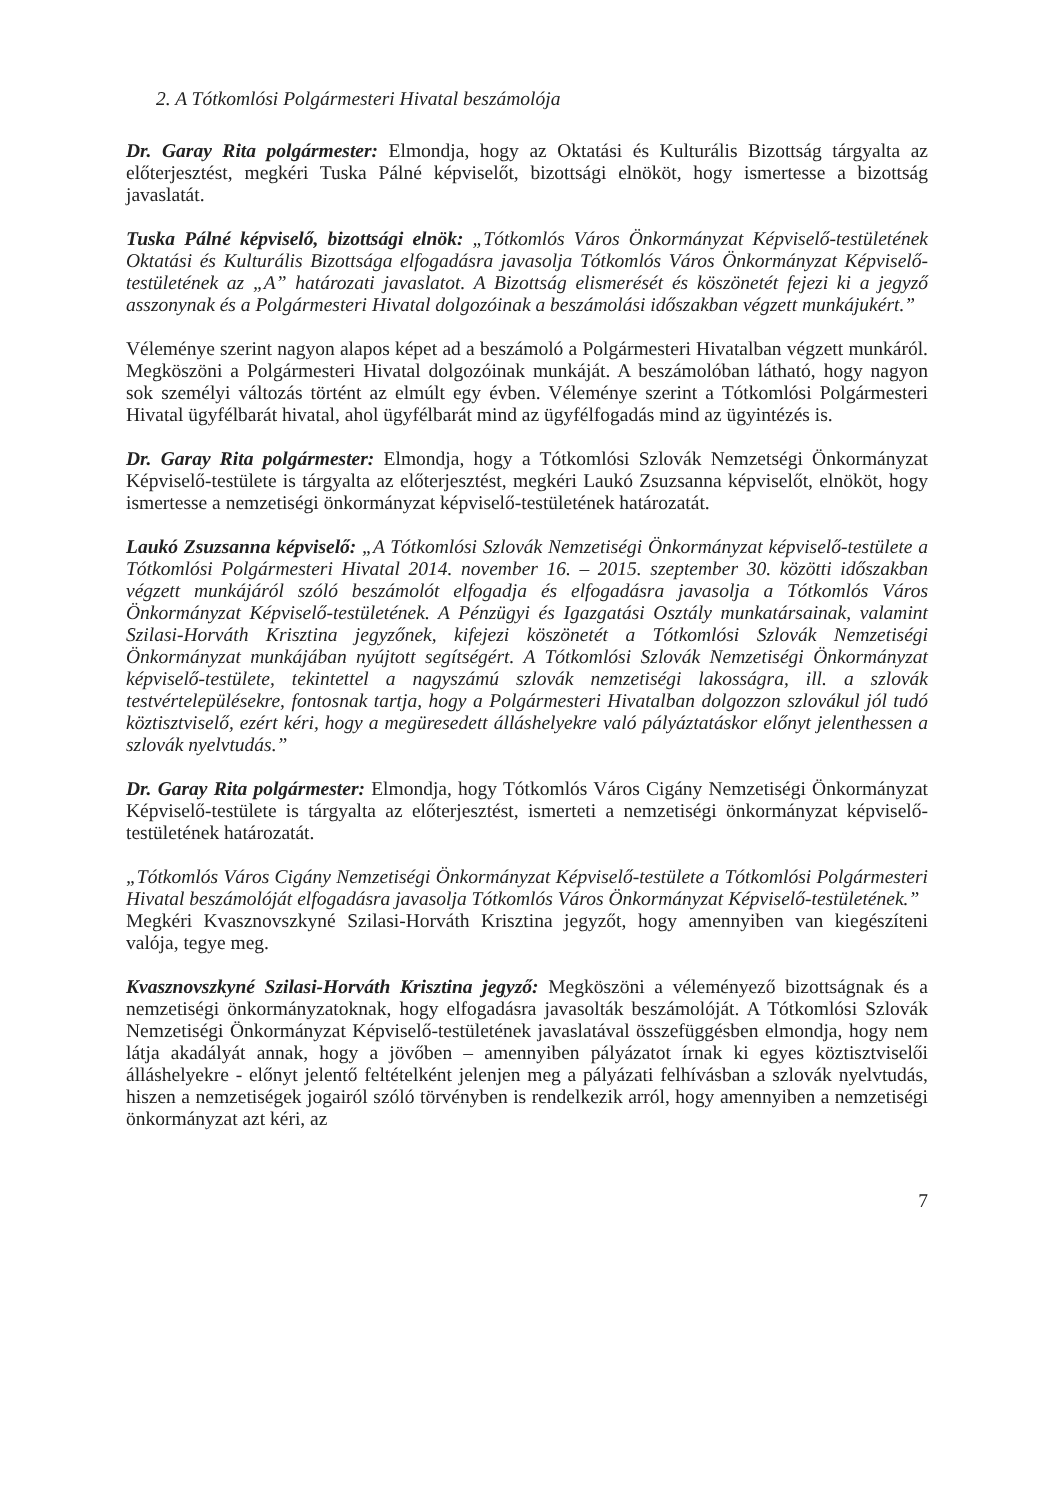2. A Tótkomlósi Polgármesteri Hivatal beszámolója
Dr. Garay Rita polgármester: Elmondja, hogy az Oktatási és Kulturális Bizottság tárgyalta az előterjesztést, megkéri Tuska Pálné képviselőt, bizottsági elnököt, hogy ismertesse a bizottság javaslatát.
Tuska Pálné képviselő, bizottsági elnök: „Tótkomlós Város Önkormányzat Képviselő-testületének Oktatási és Kulturális Bizottsága elfogadásra javasolja Tótkomlós Város Önkormányzat Képviselő-testületének az „A” határozati javaslatot. A Bizottság elismerését és köszönetét fejezi ki a jegyző asszonynak és a Polgármesteri Hivatal dolgozóinak a beszámolási időszakban végzett munkájukért.”
Véleménye szerint nagyon alapos képet ad a beszámoló a Polgármesteri Hivatalban végzett munkáról. Megköszöni a Polgármesteri Hivatal dolgozóinak munkáját. A beszámolóban látható, hogy nagyon sok személyi változás történt az elmúlt egy évben. Véleménye szerint a Tótkomlósi Polgármesteri Hivatal ügyfélbarát hivatal, ahol ügyfélbarát mind az ügyfélfogadás mind az ügyintézés is.
Dr. Garay Rita polgármester: Elmondja, hogy a Tótkomlósi Szlovák Nemzetségi Önkormányzat Képviselő-testülete is tárgyalta az előterjesztést, megkéri Laukó Zsuzsanna képviselőt, elnököt, hogy ismertesse a nemzetiségi önkormányzat képviselő-testületének határozatát.
Laukó Zsuzsanna képviselő: „A Tótkomlósi Szlovák Nemzetiségi Önkormányzat képviselő-testülete a Tótkomlósi Polgármesteri Hivatal 2014. november 16. – 2015. szeptember 30. közötti időszakban végzett munkájáról szóló beszámolót elfogadja és elfogadásra javasolja a Tótkomlós Város Önkormányzat Képviselő-testületének. A Pénzügyi és Igazgatási Osztály munkatársainak, valamint Szilasi-Horváth Krisztina jegyzőnek, kifejezi köszönetét a Tótkomlósi Szlovák Nemzetiségi Önkormányzat munkájában nyújtott segítségért. A Tótkomlósi Szlovák Nemzetiségi Önkormányzat képviselő-testülete, tekintettel a nagyszámú szlovák nemzetiségi lakosságra, ill. a szlovák testvértelepülésekre, fontosnak tartja, hogy a Polgármesteri Hivatalban dolgozzon szlovákul jól tudó köztisztviselő, ezért kéri, hogy a megüresedett álláshelyekre való pályáztatáskor előnyt jelenthessen a szlovák nyelvtudás.”
Dr. Garay Rita polgármester: Elmondja, hogy Tótkomlós Város Cigány Nemzetiségi Önkormányzat Képviselő-testülete is tárgyalta az előterjesztést, ismerteti a nemzetiségi önkormányzat képviselő-testületének határozatát.
„Tótkomlós Város Cigány Nemzetiségi Önkormányzat Képviselő-testülete a Tótkomlósi Polgármesteri Hivatal beszámolóját elfogadásra javasolja Tótkomlós Város Önkormányzat Képviselő-testületének.”
Megkéri Kvasznovszkyné Szilasi-Horváth Krisztina jegyzőt, hogy amennyiben van kiegészíteni valója, tegye meg.
Kvasznovszkyné Szilasi-Horváth Krisztina jegyző: Megköszöni a véleményező bizottságnak és a nemzetiségi önkormányzatoknak, hogy elfogadásra javasolták beszámolóját. A Tótkomlósi Szlovák Nemzetiségi Önkormányzat Képviselő-testületének javaslatával összefüggésben elmondja, hogy nem látja akadályát annak, hogy a jövőben – amennyiben pályázatot írnak ki egyes köztisztviselői álláshelyekre - előnyt jelentő feltételként jelenjen meg a pályázati felhívásban a szlovák nyelvtudás, hiszen a nemzetiségek jogairól szóló törvényben is rendelkezik arról, hogy amennyiben a nemzetiségi önkormányzat azt kéri, az
7